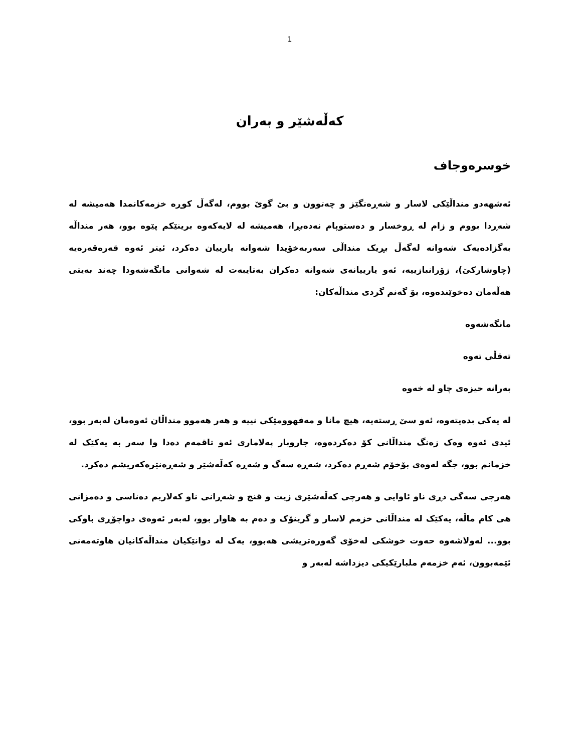1
کەڵەشێر و بەران
خوسرەوجاف
ئەشهەدو منداڵێکی لاسار و شەڕەنگێز و چەتوون و بێ گوێ بووم، لەگەڵ کوڕە خزمەکانمدا هەمیشە لە شەڕدا بووم و زام لە ڕوخسار و دەستوپام نەدەبڕا، هەمیشە لە لایەکەوە برینێکم پێوە بوو، هەر منداڵە بەگزادەیەک شەوانە لەگەڵ بڕیک منداڵی سەربەخۆیدا شەوانە یارییان دەکرد، ئیتر ئەوە قەرەقەرەیە (چاوشارکێ)، زۆرانبازییە، ئەو یارییانەی شەوانە دەکران بەتایبەت لە شەوانی مانگەشەودا چەند بەیتی هەڵەمان دەخوێندەوە، بۆ گەنم گردی منداڵەکان:
مانگەشەوە
تەقڵی تەوە
بەرانە حیزەی چاو لە خەوە
لە یەکی بدەیتەوە، ئەو سێ ڕستەیە، هیچ مانا و مەفهوومێکی نییە و هەر هەموو منداڵان ئەوەمان لەبەر بوو، ئیدی ئەوە وەک زەنگ منداڵانی کۆ دەکردەوە، جاروبار پەلاماری ئەو تاقمەم دەدا وا سەر بە یەکێک لە خزمانم بوو، جگە لەوەی بۆخۆم شەڕم دەکرد، شەڕە سەگ و شەڕە کەڵەشێر و شەڕەنێرەکەریشم دەکرد.
هەرچی سەگی دڕی ناو ئاوایی و هەرچی کەڵەشێری زیت و قنج و شەڕانی ناو کەلاریم دەناسی و دەمزانی هی کام ماڵە، یەکێک لە منداڵانی خزمم لاسار و گرینۆک و دەم بە هاوار بوو، لەبەر ئەوەی دواچۆڕی باوکی بوو... لەولاشەوە حەوت خوشکی لەخۆی گەورەتریشی هەبوو، یەک لە دوانێکیان منداڵەکانیان هاوتەمەنی ئێمەبوون، ئەم خزمەم ملبارێکیکی دیزداشە لەبەر و